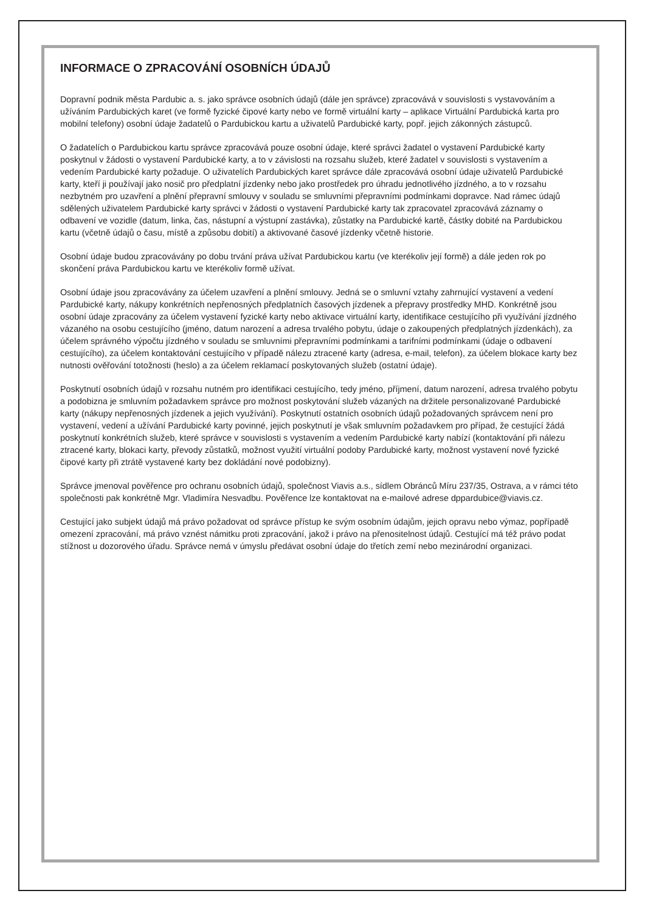INFORMACE O ZPRACOVÁNÍ OSOBNÍCH ÚDAJŮ
Dopravní podnik města Pardubic a. s. jako správce osobních údajů (dále jen správce) zpracovává v souvislosti s vystavováním a užíváním Pardubických karet (ve formě fyzické čipové karty nebo ve formě virtuální karty – aplikace Virtuální Pardubická karta pro mobilní telefony) osobní údaje žadatelů o Pardubickou kartu a uživatelů Pardubické karty, popř. jejich zákonných zástupců.
O žadatelích o Pardubickou kartu správce zpracovává pouze osobní údaje, které správci žadatel o vystavení Pardubické karty poskytnul v žádosti o vystavení Pardubické karty, a to v závislosti na rozsahu služeb, které žadatel v souvislosti s vystavením a vedením Pardubické karty požaduje. O uživatelích Pardubických karet správce dále zpracovává osobní údaje uživatelů Pardubické karty, kteří ji používají jako nosič pro předplatní jízdenky nebo jako prostředek pro úhradu jednotlivého jízdného, a to v rozsahu nezbytném pro uzavření a plnění přepravní smlouvy v souladu se smluvními přepravními podmínkami dopravce. Nad rámec údajů sdělených uživatelem Pardubické karty správci v žádosti o vystavení Pardubické karty tak zpracovatel zpracovává záznamy o odbavení ve vozidle (datum, linka, čas, nástupní a výstupní zastávka), zůstatky na Pardubické kartě, částky dobité na Pardubickou kartu (včetně údajů o času, místě a způsobu dobití) a aktivované časové jízdenky včetně historie.
Osobní údaje budou zpracovávány po dobu trvání práva užívat Pardubickou kartu (ve kterékoliv její formě) a dále jeden rok po skončení práva Pardubickou kartu ve kterékoliv formě užívat.
Osobní údaje jsou zpracovávány za účelem uzavření a plnění smlouvy. Jedná se o smluvní vztahy zahrnující vystavení a vedení Pardubické karty, nákupy konkrétních nepřenosných předplatních časových jízdenek a přepravy prostředky MHD. Konkrétně jsou osobní údaje zpracovány za účelem vystavení fyzické karty nebo aktivace virtuální karty, identifikace cestujícího při využívání jízdného vázaného na osobu cestujícího (jméno, datum narození a adresa trvalého pobytu, údaje o zakoupených předplatných jízdenkách), za účelem správného výpočtu jízdného v souladu se smluvními přepravními podmínkami a tarifními podmínkami (údaje o odbavení cestujícího), za účelem kontaktování cestujícího v případě nálezu ztracené karty (adresa, e-mail, telefon), za účelem blokace karty bez nutnosti ověřování totožnosti (heslo) a za účelem reklamací poskytovaných služeb (ostatní údaje).
Poskytnutí osobních údajů v rozsahu nutném pro identifikaci cestujícího, tedy jméno, příjmení, datum narození, adresa trvalého pobytu a podobizna je smluvním požadavkem správce pro možnost poskytování služeb vázaných na držitele personalizované Pardubické karty (nákupy nepřenosných jízdenek a jejich využívání). Poskytnutí ostatních osobních údajů požadovaných správcem není pro vystavení, vedení a užívání Pardubické karty povinné, jejich poskytnutí je však smluvním požadavkem pro případ, že cestující žádá poskytnutí konkrétních služeb, které správce v souvislosti s vystavením a vedením Pardubické karty nabízí (kontaktování při nálezu ztracené karty, blokaci karty, převody zůstatků, možnost využití virtuální podoby Pardubické karty, možnost vystavení nové fyzické čipové karty při ztrátě vystavené karty bez dokládání nové podobizny).
Správce jmenoval pověřence pro ochranu osobních údajů, společnost Viavis a.s., sídlem Obránců Míru 237/35, Ostrava, a v rámci této společnosti pak konkrétně Mgr. Vladimíra Nesvadbu. Pověřence lze kontaktovat na e-mailové adrese dppardubice@viavis.cz.
Cestující jako subjekt údajů má právo požadovat od správce přístup ke svým osobním údajům, jejich opravu nebo výmaz, popřípadě omezení zpracování, má právo vznést námitku proti zpracování, jakož i právo na přenositelnost údajů. Cestující má též právo podat stížnost u dozorového úřadu. Správce nemá v úmyslu předávat osobní údaje do třetích zemí nebo mezinárodní organizaci.